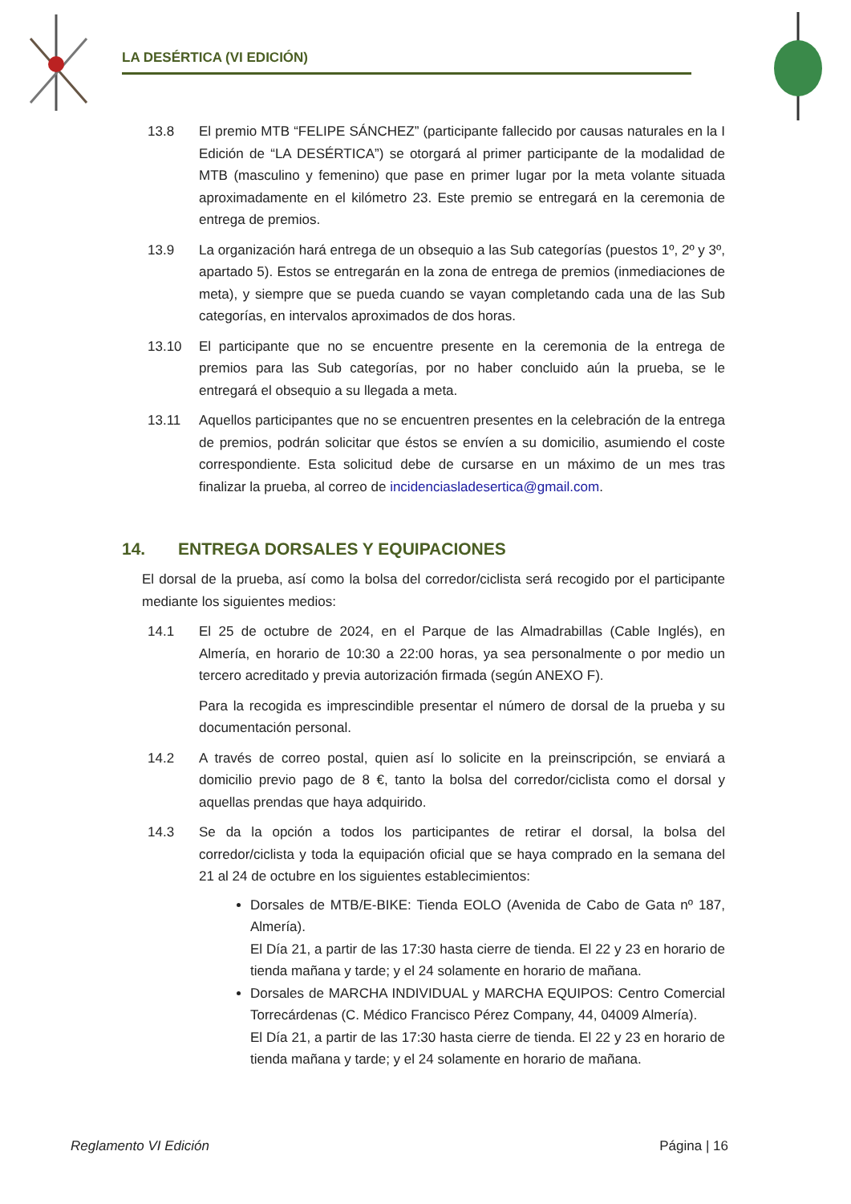LA DESÉRTICA (VI EDICIÓN)
13.8 El premio MTB “FELIPE SÁNCHEZ” (participante fallecido por causas naturales en la I Edición de “LA DESÉRTICA”) se otorgará al primer participante de la modalidad de MTB (masculino y femenino) que pase en primer lugar por la meta volante situada aproximadamente en el kilómetro 23. Este premio se entregará en la ceremonia de entrega de premios.
13.9 La organización hará entrega de un obsequio a las Sub categorías (puestos 1º, 2º y 3º, apartado 5). Estos se entregarán en la zona de entrega de premios (inmediaciones de meta), y siempre que se pueda cuando se vayan completando cada una de las Sub categorías, en intervalos aproximados de dos horas.
13.10 El participante que no se encuentre presente en la ceremonia de la entrega de premios para las Sub categorías, por no haber concluido aún la prueba, se le entregará el obsequio a su llegada a meta.
13.11 Aquellos participantes que no se encuentren presentes en la celebración de la entrega de premios, podrán solicitar que éstos se envíen a su domicilio, asumiendo el coste correspondiente. Esta solicitud debe de cursarse en un máximo de un mes tras finalizar la prueba, al correo de incidenciasladesertica@gmail.com.
14. ENTREGA DORSALES Y EQUIPACIONES
El dorsal de la prueba, así como la bolsa del corredor/ciclista será recogido por el participante mediante los siguientes medios:
14.1 El 25 de octubre de 2024, en el Parque de las Almadrabillas (Cable Inglés), en Almería, en horario de 10:30 a 22:00 horas, ya sea personalmente o por medio un tercero acreditado y previa autorización firmada (según ANEXO F).
Para la recogida es imprescindible presentar el número de dorsal de la prueba y su documentación personal.
14.2 A través de correo postal, quien así lo solicite en la preinscripción, se enviará a domicilio previo pago de 8 €, tanto la bolsa del corredor/ciclista como el dorsal y aquellas prendas que haya adquirido.
14.3 Se da la opción a todos los participantes de retirar el dorsal, la bolsa del corredor/ciclista y toda la equipación oficial que se haya comprado en la semana del 21 al 24 de octubre en los siguientes establecimientos:
Dorsales de MTB/E-BIKE: Tienda EOLO (Avenida de Cabo de Gata nº 187, Almería).
El Día 21, a partir de las 17:30 hasta cierre de tienda. El 22 y 23 en horario de tienda mañana y tarde; y el 24 solamente en horario de mañana.
Dorsales de MARCHA INDIVIDUAL y MARCHA EQUIPOS: Centro Comercial Torrecárdenas (C. Médico Francisco Pérez Company, 44, 04009 Almería).
El Día 21, a partir de las 17:30 hasta cierre de tienda. El 22 y 23 en horario de tienda mañana y tarde; y el 24 solamente en horario de mañana.
Reglamento VI Edición Página | 16